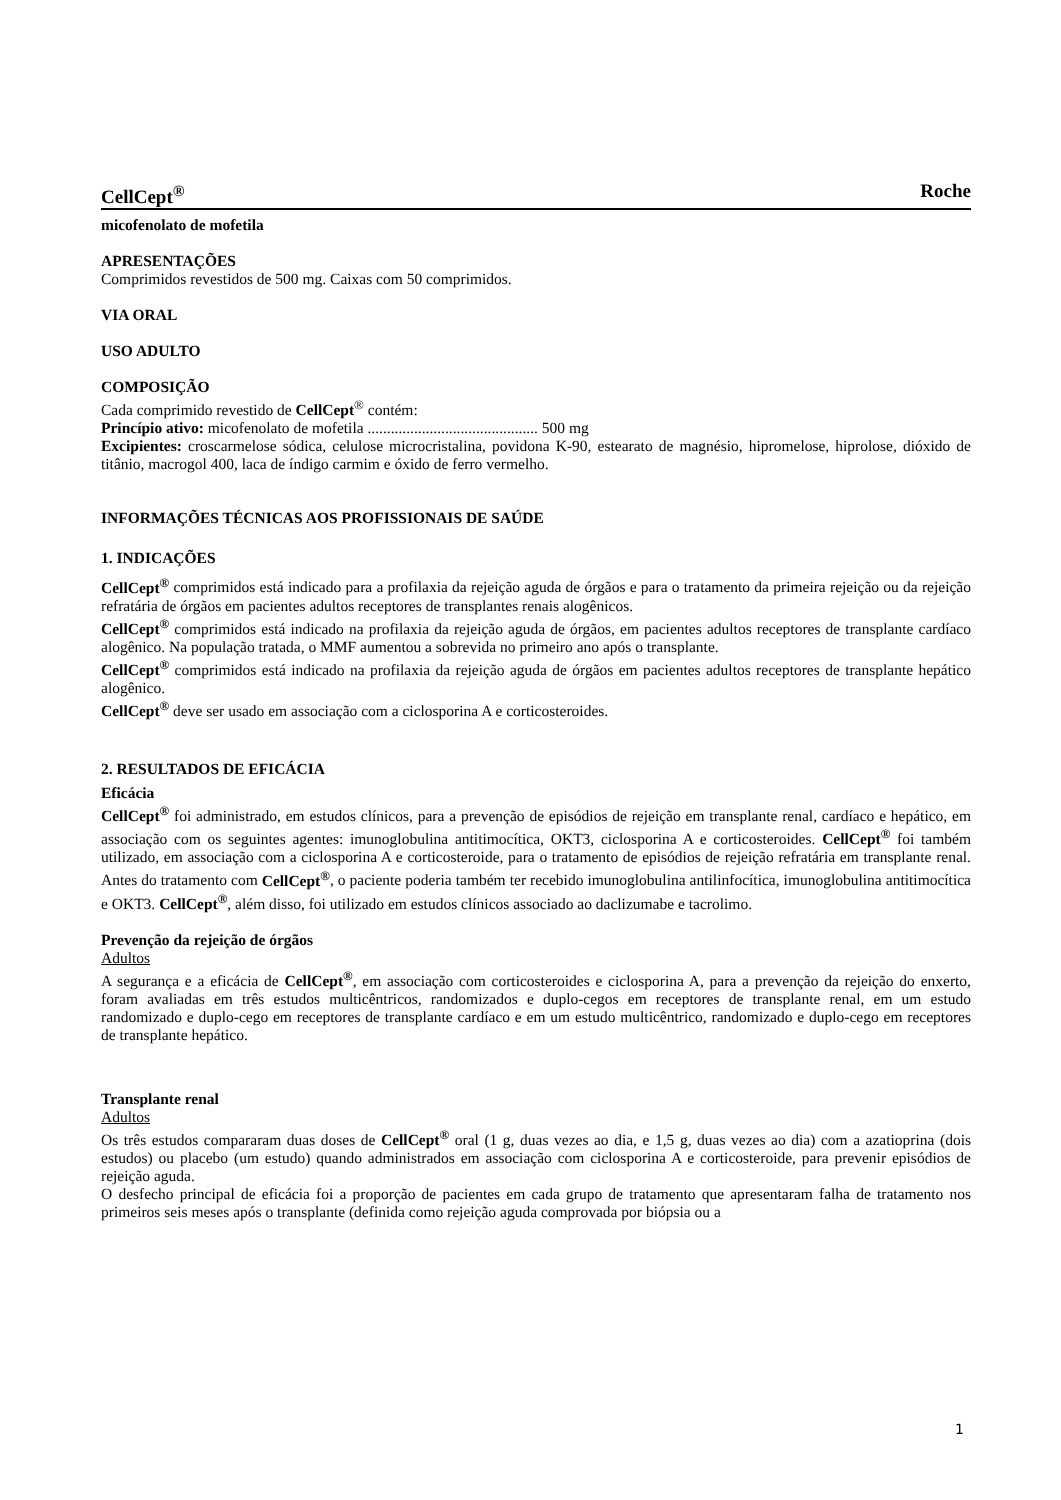CellCept<sup>®</sup> Roche
micofenolato de mofetila
APRESENTAÇÕES
Comprimidos revestidos de 500 mg. Caixas com 50 comprimidos.
VIA ORAL
USO ADULTO
COMPOSIÇÃO
Cada comprimido revestido de CellCept<sup>®</sup> contém:
Princípio ativo: micofenolato de mofetila ............................................ 500 mg
Excipientes: croscarmelose sódica, celulose microcristalina, povidona K-90, estearato de magnésio, hipromelose, hiprolose, dióxido de titânio, macrogol 400, laca de índigo carmim e óxido de ferro vermelho.
INFORMAÇÕES TÉCNICAS AOS PROFISSIONAIS DE SAÚDE
1. INDICAÇÕES
CellCept<sup>®</sup> comprimidos está indicado para a profilaxia da rejeição aguda de órgãos e para o tratamento da primeira rejeição ou da rejeição refratária de órgãos em pacientes adultos receptores de transplantes renais alogênicos.
CellCept<sup>®</sup> comprimidos está indicado na profilaxia da rejeição aguda de órgãos, em pacientes adultos receptores de transplante cardíaco alogênico. Na população tratada, o MMF aumentou a sobrevida no primeiro ano após o transplante.
CellCept<sup>®</sup> comprimidos está indicado na profilaxia da rejeição aguda de órgãos em pacientes adultos receptores de transplante hepático alogênico.
CellCept<sup>®</sup> deve ser usado em associação com a ciclosporina A e corticosteroides.
2. RESULTADOS DE EFICÁCIA
Eficácia
CellCept<sup>®</sup> foi administrado, em estudos clínicos, para a prevenção de episódios de rejeição em transplante renal, cardíaco e hepático, em associação com os seguintes agentes: imunoglobulina antitimocítica, OKT3, ciclosporina A e corticosteroides. CellCept<sup>®</sup> foi também utilizado, em associação com a ciclosporina A e corticosteroide, para o tratamento de episódios de rejeição refratária em transplante renal. Antes do tratamento com CellCept<sup>®</sup>, o paciente poderia também ter recebido imunoglobulina antilinfocítica, imunoglobulina antitimocítica e OKT3. CellCept<sup>®</sup>, além disso, foi utilizado em estudos clínicos associado ao daclizumabe e tacrolimo.
Prevenção da rejeição de órgãos
Adultos
A segurança e a eficácia de CellCept<sup>®</sup>, em associação com corticosteroides e ciclosporina A, para a prevenção da rejeição do enxerto, foram avaliadas em três estudos multicêntricos, randomizados e duplo-cegos em receptores de transplante renal, em um estudo randomizado e duplo-cego em receptores de transplante cardíaco e em um estudo multicêntrico, randomizado e duplo-cego em receptores de transplante hepático.
Transplante renal
Adultos
Os três estudos compararam duas doses de CellCept<sup>®</sup> oral (1 g, duas vezes ao dia, e 1,5 g, duas vezes ao dia) com a azatioprina (dois estudos) ou placebo (um estudo) quando administrados em associação com ciclosporina A e corticosteroide, para prevenir episódios de rejeição aguda.
O desfecho principal de eficácia foi a proporção de pacientes em cada grupo de tratamento que apresentaram falha de tratamento nos primeiros seis meses após o transplante (definida como rejeição aguda comprovada por biópsia ou a
1